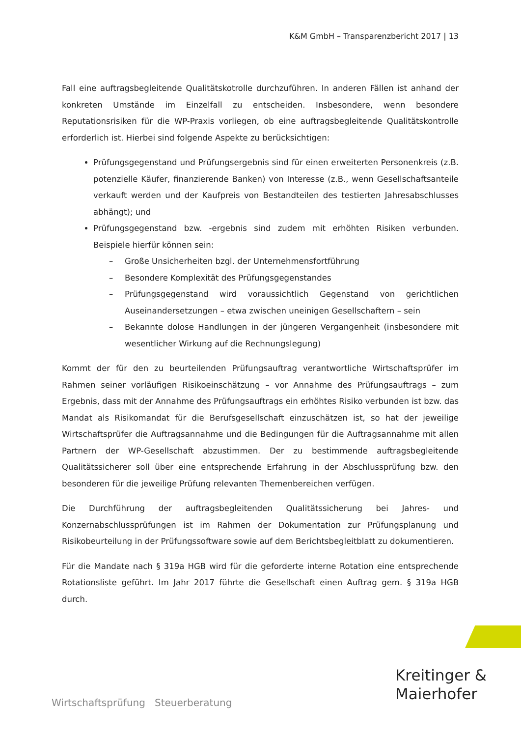K&M GmbH – Transparenzbericht 2017 | 13
Fall eine auftragsbegleitende Qualitätskotrolle durchzuführen. In anderen Fällen ist anhand der konkreten Umstände im Einzelfall zu entscheiden. Insbesondere, wenn besondere Reputationsrisiken für die WP-Praxis vorliegen, ob eine auftragsbegleitende Qualitätskontrolle erforderlich ist. Hierbei sind folgende Aspekte zu berücksichtigen:
Prüfungsgegenstand und Prüfungsergebnis sind für einen erweiterten Personenkreis (z.B. potenzielle Käufer, finanzierende Banken) von Interesse (z.B., wenn Gesellschaftsanteile verkauft werden und der Kaufpreis von Bestandteilen des testierten Jahresabschlusses abhängt); und
Prüfungsgegenstand bzw. -ergebnis sind zudem mit erhöhten Risiken verbunden. Beispiele hierfür können sein:
– Große Unsicherheiten bzgl. der Unternehmensfortführung
– Besondere Komplexität des Prüfungsgegenstandes
– Prüfungsgegenstand wird voraussichtlich Gegenstand von gerichtlichen Auseinandersetzungen – etwa zwischen uneinigen Gesellschaftern – sein
– Bekannte dolose Handlungen in der jüngeren Vergangenheit (insbesondere mit wesentlicher Wirkung auf die Rechnungslegung)
Kommt der für den zu beurteilenden Prüfungsauftrag verantwortliche Wirtschaftsprüfer im Rahmen seiner vorläufigen Risikoeinschätzung – vor Annahme des Prüfungsauftrags – zum Ergebnis, dass mit der Annahme des Prüfungsauftrags ein erhöhtes Risiko verbunden ist bzw. das Mandat als Risikomandat für die Berufsgesellschaft einzuschätzen ist, so hat der jeweilige Wirtschaftsprüfer die Auftragsannahme und die Bedingungen für die Auftragsannahme mit allen Partnern der WP-Gesellschaft abzustimmen. Der zu bestimmende auftragsbegleitende Qualitätssicherer soll über eine entsprechende Erfahrung in der Abschlussprüfung bzw. den besonderen für die jeweilige Prüfung relevanten Themenbereichen verfügen.
Die Durchführung der auftragsbegleitenden Qualitätssicherung bei Jahres- und Konzernabschlussprüfungen ist im Rahmen der Dokumentation zur Prüfungsplanung und Risikobeurteilung in der Prüfungssoftware sowie auf dem Berichtsbegleitblatt zu dokumentieren.
Für die Mandate nach § 319a HGB wird für die geforderte interne Rotation eine entsprechende Rotationsliste geführt. Im Jahr 2017 führte die Gesellschaft einen Auftrag gem. § 319a HGB durch.
Kreitinger &
Maierhofer
Wirtschaftsprüfung Steuerberatung